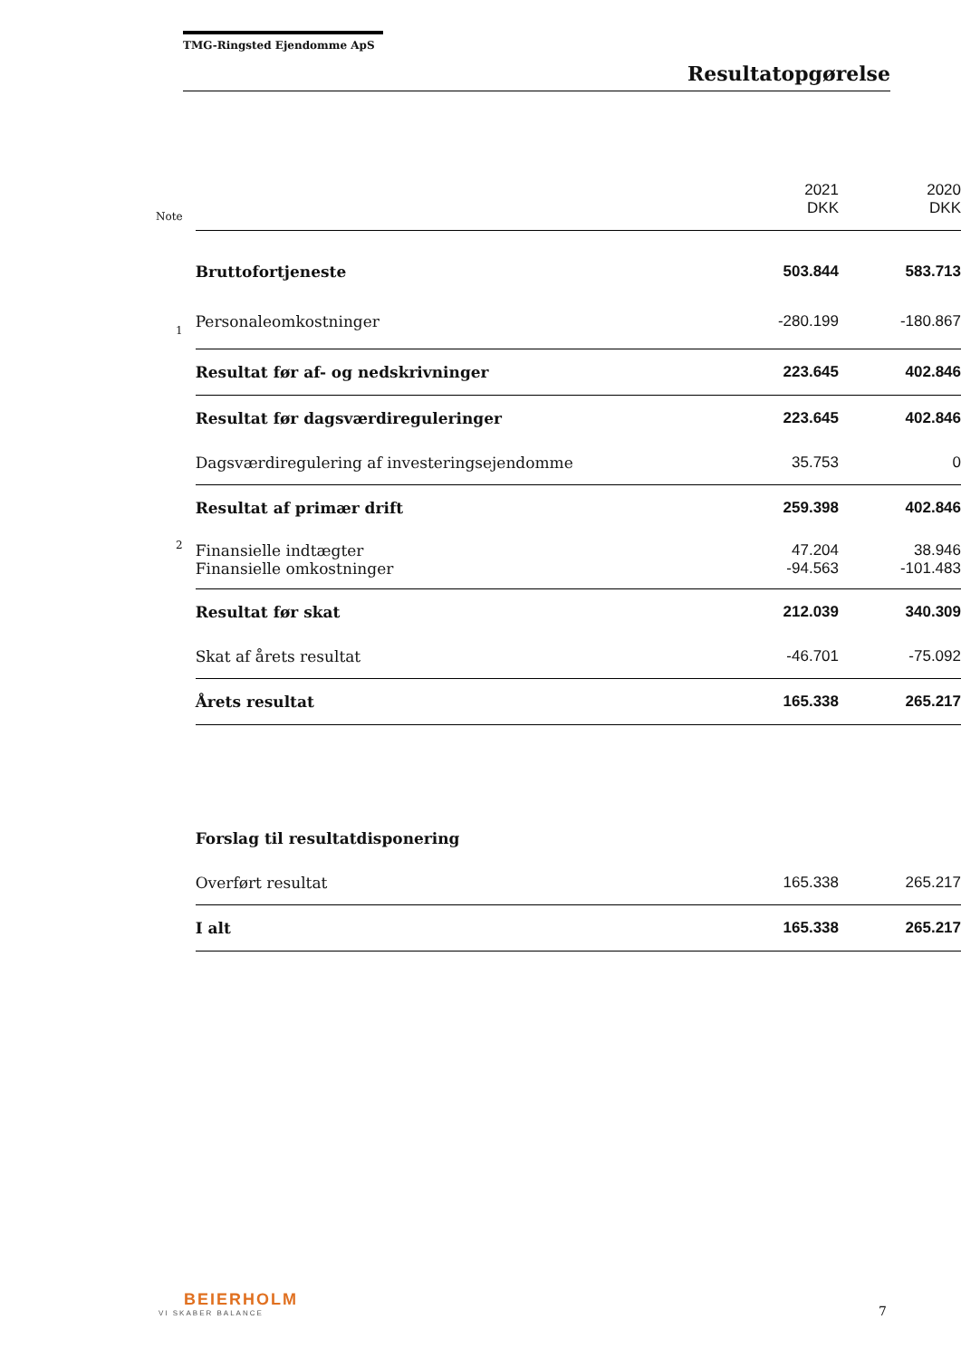TMG-Ringsted Ejendomme ApS
Resultatopgørelse
| | | 2021 DKK | 2020 DKK |
| Note | | | |
| | Bruttofortjeneste | 503.844 | 583.713 |
| 1 | Personaleomkostninger | -280.199 | -180.867 |
| | Resultat før af- og nedskrivninger | 223.645 | 402.846 |
| | Resultat før dagsværdireguleringer | 223.645 | 402.846 |
| | Dagsværdiregulering af investeringsejendomme | 35.753 | 0 |
| | Resultat af primær drift | 259.398 | 402.846 |
| 2 | Finansielle indtægter | 47.204 | 38.946 |
| | Finansielle omkostninger | -94.563 | -101.483 |
| | Resultat før skat | 212.039 | 340.309 |
| | Skat af årets resultat | -46.701 | -75.092 |
| | Årets resultat | 165.338 | 265.217 |
| | Forslag til resultatdisponering | | |
| | Overført resultat | 165.338 | 265.217 |
| | I alt | 165.338 | 265.217 |
BEIERHOLM
VI SKABER BALANCE
7